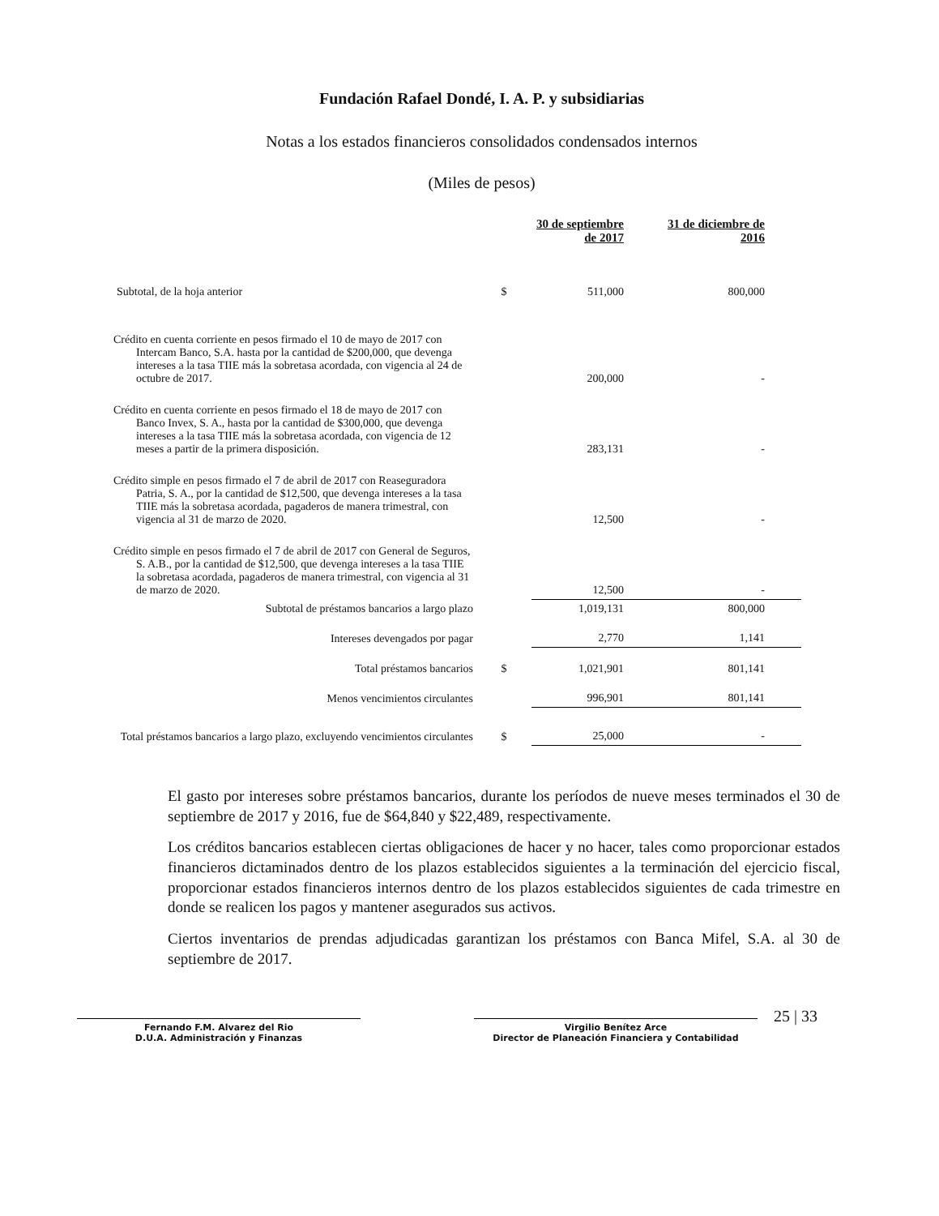Fundación Rafael Dondé, I. A. P. y subsidiarias
Notas a los estados financieros consolidados condensados internos
(Miles de pesos)
| | | 30 de septiembre de 2017 | 31 de diciembre de 2016 |
| --- | --- | --- | --- |
| Subtotal, de la hoja anterior | $ | 511,000 | 800,000 |
| Crédito en cuenta corriente en pesos firmado el 10 de mayo de 2017 con Intercam Banco, S.A. hasta por la cantidad de $200,000, que devenga intereses a la tasa TIIE más la sobretasa acordada, con vigencia al 24 de octubre de 2017. | | 200,000 | - |
| Crédito en cuenta corriente en pesos firmado el 18 de mayo de 2017 con Banco Invex, S. A., hasta por la cantidad de $300,000, que devenga intereses a la tasa TIIE más la sobretasa acordada, con vigencia de 12 meses a partir de la primera disposición. | | 283,131 | - |
| Crédito simple en pesos firmado el 7 de abril de 2017 con Reaseguradora Patria, S. A., por la cantidad de $12,500, que devenga intereses a la tasa TIIE más la sobretasa acordada, pagaderos de manera trimestral, con vigencia al 31 de marzo de 2020. | | 12,500 | - |
| Crédito simple en pesos firmado el 7 de abril de 2017 con General de Seguros, S. A.B., por la cantidad de $12,500, que devenga intereses a la tasa TIIE la sobretasa acordada, pagaderos de manera trimestral, con vigencia al 31 de marzo de 2020. | | 12,500 | - |
| Subtotal de préstamos bancarios a largo plazo | | 1,019,131 | 800,000 |
| Intereses devengados por pagar | | 2,770 | 1,141 |
| Total préstamos bancarios | $ | 1,021,901 | 801,141 |
| Menos vencimientos circulantes | | 996,901 | 801,141 |
| Total préstamos bancarios a largo plazo, excluyendo vencimientos circulantes | $ | 25,000 | - |
El gasto por intereses sobre préstamos bancarios, durante los períodos de nueve meses terminados el 30 de septiembre de 2017 y 2016, fue de $64,840 y $22,489, respectivamente.
Los créditos bancarios establecen ciertas obligaciones de hacer y no hacer, tales como proporcionar estados financieros dictaminados dentro de los plazos establecidos siguientes a la terminación del ejercicio fiscal, proporcionar estados financieros internos dentro de los plazos establecidos siguientes de cada trimestre en donde se realicen los pagos y mantener asegurados sus activos.
Ciertos inventarios de prendas adjudicadas garantizan los préstamos con Banca Mifel, S.A. al 30 de septiembre de 2017.
Fernando F.M. Alvarez del Rio
D.U.A. Administración y Finanzas
Virgilio Benítez Arce
Director de Planeación Financiera y Contabilidad
25 | 33